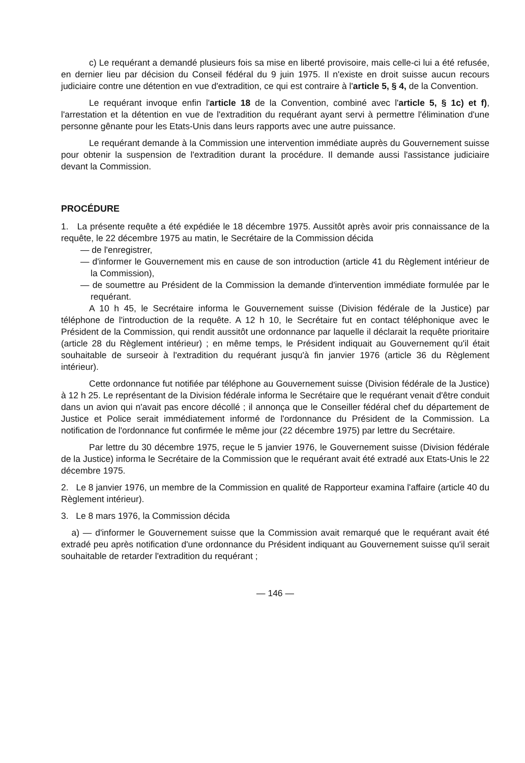c) Le requérant a demandé plusieurs fois sa mise en liberté provisoire, mais celle-ci lui a été refusée, en dernier lieu par décision du Conseil fédéral du 9 juin 1975. Il n'existe en droit suisse aucun recours judiciaire contre une détention en vue d'extradition, ce qui est contraire à l'article 5, § 4, de la Convention.
Le requérant invoque enfin l'article 18 de la Convention, combiné avec l'article 5, § 1c) et f), l'arrestation et la détention en vue de l'extradition du requérant ayant servi à permettre l'élimination d'une personne gênante pour les Etats-Unis dans leurs rapports avec une autre puissance.
Le requérant demande à la Commission une intervention immédiate auprès du Gouvernement suisse pour obtenir la suspension de l'extradition durant la procédure. Il demande aussi l'assistance judiciaire devant la Commission.
PROCÉDURE
1. La présente requête a été expédiée le 18 décembre 1975. Aussitôt après avoir pris connaissance de la requête, le 22 décembre 1975 au matin, le Secrétaire de la Commission décida
— de l'enregistrer,
— d'informer le Gouvernement mis en cause de son introduction (article 41 du Règlement intérieur de la Commission),
— de soumettre au Président de la Commission la demande d'intervention immédiate formulée par le requérant.
A 10 h 45, le Secrétaire informa le Gouvernement suisse (Division fédérale de la Justice) par téléphone de l'introduction de la requête. A 12 h 10, le Secrétaire fut en contact téléphonique avec le Président de la Commission, qui rendit aussitôt une ordonnance par laquelle il déclarait la requête prioritaire (article 28 du Règlement intérieur) ; en même temps, le Président indiquait au Gouvernement qu'il était souhaitable de surseoir à l'extradition du requérant jusqu'à fin janvier 1976 (article 36 du Règlement intérieur).
Cette ordonnance fut notifiée par téléphone au Gouvernement suisse (Division fédérale de la Justice) à 12 h 25. Le représentant de la Division fédérale informa le Secrétaire que le requérant venait d'être conduit dans un avion qui n'avait pas encore décollé ; il annonça que le Conseiller fédéral chef du département de Justice et Police serait immédiatement informé de l'ordonnance du Président de la Commission. La notification de l'ordonnance fut confirmée le même jour (22 décembre 1975) par lettre du Secrétaire.
Par lettre du 30 décembre 1975, reçue le 5 janvier 1976, le Gouvernement suisse (Division fédérale de la Justice) informa le Secrétaire de la Commission que le requérant avait été extradé aux Etats-Unis le 22 décembre 1975.
2. Le 8 janvier 1976, un membre de la Commission en qualité de Rapporteur examina l'affaire (article 40 du Règlement intérieur).
3. Le 8 mars 1976, la Commission décida
a) — d'informer le Gouvernement suisse que la Commission avait remarqué que le requérant avait été extradé peu après notification d'une ordonnance du Président indiquant au Gouvernement suisse qu'il serait souhaitable de retarder l'extradition du requérant ;
— 146 —